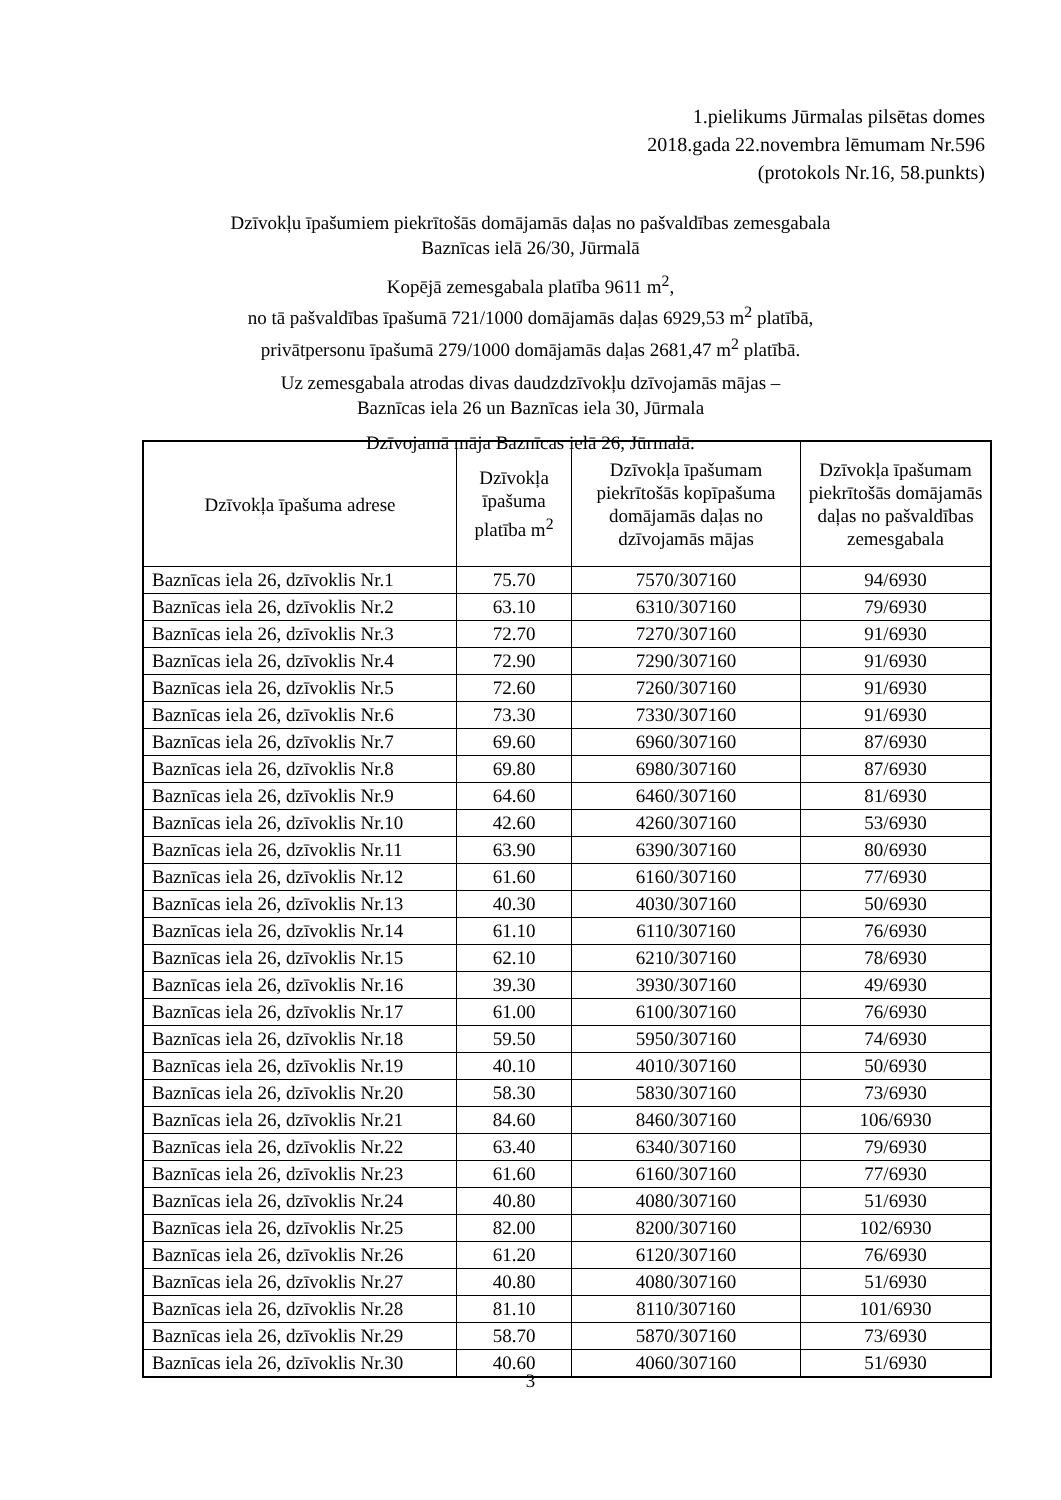1.pielikums Jūrmalas pilsētas domes
2018.gada 22.novembra lēmumam Nr.596
(protokols Nr.16, 58.punkts)
Dzīvokļu īpašumiem piekrītošās domājamās daļas no pašvaldības zemesgabala
Baznīcas ielā 26/30, Jūrmalā
Kopējā zemesgabala platība 9611 m<sup>2</sup>,
no tā pašvaldības īpašumā 721/1000 domājamās daļas 6929,53 m<sup>2</sup> platībā,
privātpersonu īpašumā 279/1000 domājamās daļas 2681,47 m<sup>2</sup> platībā.
Uz zemesgabala atrodas divas daudzdzīvokļu dzīvojamās mājas –
Baznīcas iela 26 un Baznīcas iela 30, Jūrmala
Dzīvojamā māja Baznīcas ielā 26, Jūrmalā:
| Dzīvokļa īpašuma adrese | Dzīvokļa īpašuma platība m<sup>2</sup> | Dzīvokļa īpašumam piekrītošās kopīpašuma domājamās daļas no dzīvojamās mājas | Dzīvokļa īpašumam piekrītošās domājamās daļas no pašvaldības zemesgabala |
| --- | --- | --- | --- |
| Baznīcas iela 26, dzīvoklis Nr.1 | 75.70 | 7570/307160 | 94/6930 |
| Baznīcas iela 26, dzīvoklis Nr.2 | 63.10 | 6310/307160 | 79/6930 |
| Baznīcas iela 26, dzīvoklis Nr.3 | 72.70 | 7270/307160 | 91/6930 |
| Baznīcas iela 26, dzīvoklis Nr.4 | 72.90 | 7290/307160 | 91/6930 |
| Baznīcas iela 26, dzīvoklis Nr.5 | 72.60 | 7260/307160 | 91/6930 |
| Baznīcas iela 26, dzīvoklis Nr.6 | 73.30 | 7330/307160 | 91/6930 |
| Baznīcas iela 26, dzīvoklis Nr.7 | 69.60 | 6960/307160 | 87/6930 |
| Baznīcas iela 26, dzīvoklis Nr.8 | 69.80 | 6980/307160 | 87/6930 |
| Baznīcas iela 26, dzīvoklis Nr.9 | 64.60 | 6460/307160 | 81/6930 |
| Baznīcas iela 26, dzīvoklis Nr.10 | 42.60 | 4260/307160 | 53/6930 |
| Baznīcas iela 26, dzīvoklis Nr.11 | 63.90 | 6390/307160 | 80/6930 |
| Baznīcas iela 26, dzīvoklis Nr.12 | 61.60 | 6160/307160 | 77/6930 |
| Baznīcas iela 26, dzīvoklis Nr.13 | 40.30 | 4030/307160 | 50/6930 |
| Baznīcas iela 26, dzīvoklis Nr.14 | 61.10 | 6110/307160 | 76/6930 |
| Baznīcas iela 26, dzīvoklis Nr.15 | 62.10 | 6210/307160 | 78/6930 |
| Baznīcas iela 26, dzīvoklis Nr.16 | 39.30 | 3930/307160 | 49/6930 |
| Baznīcas iela 26, dzīvoklis Nr.17 | 61.00 | 6100/307160 | 76/6930 |
| Baznīcas iela 26, dzīvoklis Nr.18 | 59.50 | 5950/307160 | 74/6930 |
| Baznīcas iela 26, dzīvoklis Nr.19 | 40.10 | 4010/307160 | 50/6930 |
| Baznīcas iela 26, dzīvoklis Nr.20 | 58.30 | 5830/307160 | 73/6930 |
| Baznīcas iela 26, dzīvoklis Nr.21 | 84.60 | 8460/307160 | 106/6930 |
| Baznīcas iela 26, dzīvoklis Nr.22 | 63.40 | 6340/307160 | 79/6930 |
| Baznīcas iela 26, dzīvoklis Nr.23 | 61.60 | 6160/307160 | 77/6930 |
| Baznīcas iela 26, dzīvoklis Nr.24 | 40.80 | 4080/307160 | 51/6930 |
| Baznīcas iela 26, dzīvoklis Nr.25 | 82.00 | 8200/307160 | 102/6930 |
| Baznīcas iela 26, dzīvoklis Nr.26 | 61.20 | 6120/307160 | 76/6930 |
| Baznīcas iela 26, dzīvoklis Nr.27 | 40.80 | 4080/307160 | 51/6930 |
| Baznīcas iela 26, dzīvoklis Nr.28 | 81.10 | 8110/307160 | 101/6930 |
| Baznīcas iela 26, dzīvoklis Nr.29 | 58.70 | 5870/307160 | 73/6930 |
| Baznīcas iela 26, dzīvoklis Nr.30 | 40.60 | 4060/307160 | 51/6930 |
3